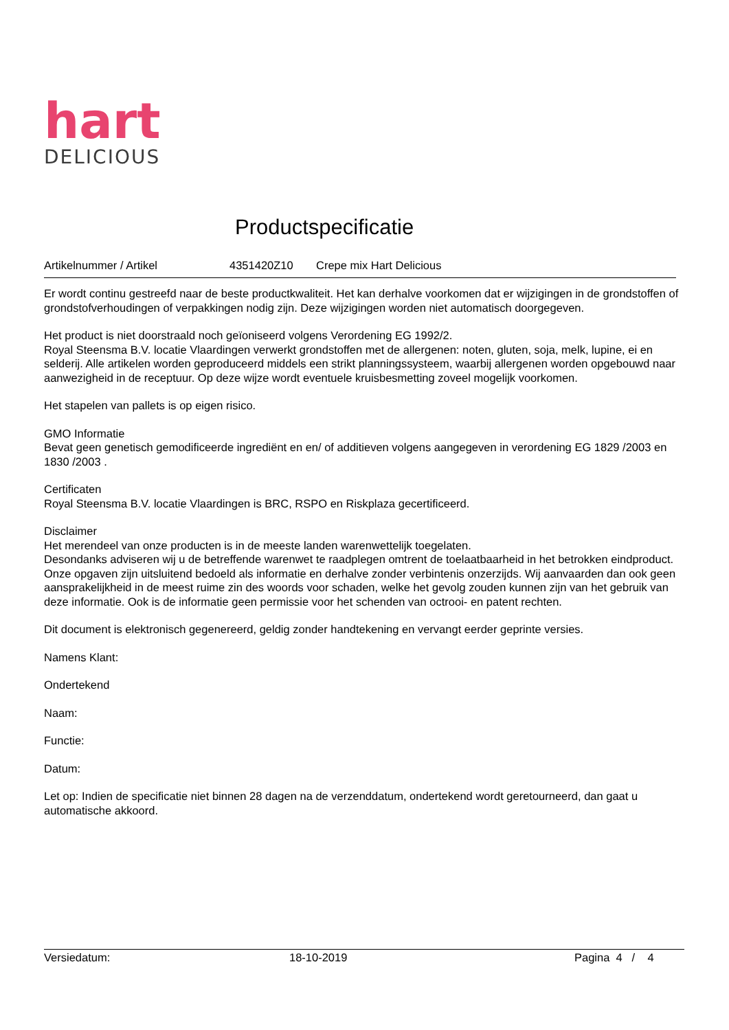hart
DELICIOUS
Productspecificatie
Artikelnummer / Artikel 4351420Z10 Crepe mix Hart Delicious
Er wordt continu gestreefd naar de beste productkwaliteit. Het kan derhalve voorkomen dat er wijzigingen in de grondstoffen of grondstofverhoudingen of verpakkingen nodig zijn. Deze wijzigingen worden niet automatisch doorgegeven.
Het product is niet doorstraald noch geïoniseerd volgens Verordening EG 1992/2.
Royal Steensma B.V. locatie Vlaardingen verwerkt grondstoffen met de allergenen: noten, gluten, soja, melk, lupine, ei en selderij. Alle artikelen worden geproduceerd middels een strikt planningssysteem, waarbij allergenen worden opgebouwd naar aanwezigheid in de receptuur. Op deze wijze wordt eventuele kruisbesmetting zoveel mogelijk voorkomen.
Het stapelen van pallets is op eigen risico.
GMO Informatie
Bevat geen genetisch gemodificeerde ingrediënt en en/ of additieven volgens aangegeven in verordening EG 1829 /2003 en 1830 /2003 .
Certificaten
Royal Steensma B.V. locatie Vlaardingen is BRC, RSPO en Riskplaza gecertificeerd.
Disclaimer
Het merendeel van onze producten is in de meeste landen warenwettelijk toegelaten.
Desondanks adviseren wij u de betreffende warenwet te raadplegen omtrent de toelaatbaarheid in het betrokken eindproduct. Onze opgaven zijn uitsluitend bedoeld als informatie en derhalve zonder verbintenis onzerzijds. Wij aanvaarden dan ook geen aansprakelijkheid in de meest ruime zin des woords voor schaden, welke het gevolg zouden kunnen zijn van het gebruik van deze informatie. Ook is de informatie geen permissie voor het schenden van octrooi- en patent rechten.
Dit document is elektronisch gegenereerd, geldig zonder handtekening en vervangt eerder geprinte versies.
Namens Klant:
Ondertekend
Naam:
Functie:
Datum:
Let op: Indien de specificatie niet binnen 28 dagen na de verzenddatum, ondertekend wordt geretourneerd, dan gaat u automatische akkoord.
Versiedatum: 18-10-2019 Pagina 4 / 4